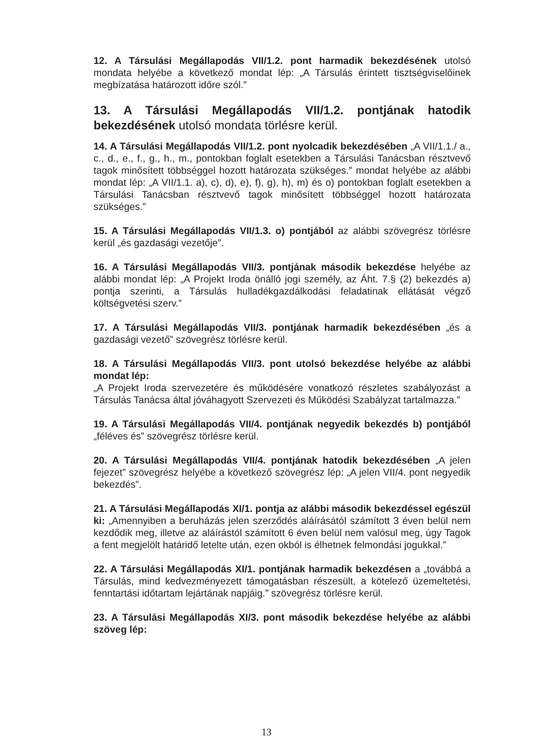12. A Társulási Megállapodás VII/1.2. pont harmadik bekezdésének utolsó mondata helyébe a következő mondat lép: „A Társulás érintett tisztségviselőinek megbízatása határozott időre szól.”
13. A Társulási Megállapodás VII/1.2. pontjának hatodik bekezdésének utolsó mondata törlésre kerül.
14. A Társulási Megállapodás VII/1.2. pont nyolcadik bekezdésében „A VII/1.1./ a., c., d., e., f., g., h., m., pontokban foglalt esetekben a Társulási Tanácsban résztvevő tagok minősített többséggel hozott határozata szükséges.” mondat helyébe az alábbi mondat lép: „A VII/1.1. a), c), d), e), f), g), h), m) és o) pontokban foglalt esetekben a Társulási Tanácsban résztvevő tagok minősített többséggel hozott határozata szükséges.”
15. A Társulási Megállapodás VII/1.3. o) pontjából az alábbi szövegrész törlésre kerül „és gazdasági vezetője”.
16. A Társulási Megállapodás VII/3. pontjának második bekezdése helyébe az alábbi mondat lép: „A Projekt Iroda önálló jogi személy, az Áht. 7.§ (2) bekezdés a) pontja szerinti, a Társulás hulladékgazdálkodási feladatinak ellátását végző költségvetési szerv.”
17. A Társulási Megállapodás VII/3. pontjának harmadik bekezdésében „és a gazdasági vezető” szövegrész törlésre kerül.
18. A Társulási Megállapodás VII/3. pont utolsó bekezdése helyébe az alábbi mondat lép:
„A Projekt Iroda szervezetére és működésére vonatkozó részletes szabályozást a Társulás Tanácsa által jóváhagyott Szervezeti és Működési Szabályzat tartalmazza.”
19. A Társulási Megállapodás VII/4. pontjának negyedik bekezdés b) pontjából „féléves és” szövegrész törlésre kerül.
20. A Társulási Megállapodás VII/4. pontjának hatodik bekezdésében „A jelen fejezet” szövegrész helyébe a következő szövegrész lép: „A jelen VII/4. pont negyedik bekezdés”.
21. A Társulási Megállapodás XI/1. pontja az alábbi második bekezdéssel egészül ki: „Amennyiben a beruházás jelen szerződés aláírásától számított 3 éven belül nem kezdődik meg, illetve az aláírástól számított 6 éven belül nem valósul meg, úgy Tagok a fent megjelölt határidő letelte után, ezen okból is élhetnek felmondási jogukkal.”
22. A Társulási Megállapodás XI/1. pontjának harmadik bekezdésen a „továbbá a Társulás, mind kedvezményezett támogatásban részesült, a kötelező üzemeltetési, fenntartási időtartam lejártának napjáig.” szövegrész törlésre kerül.
23. A Társulási Megállapodás XI/3. pont második bekezdése helyébe az alábbi szöveg lép:
13